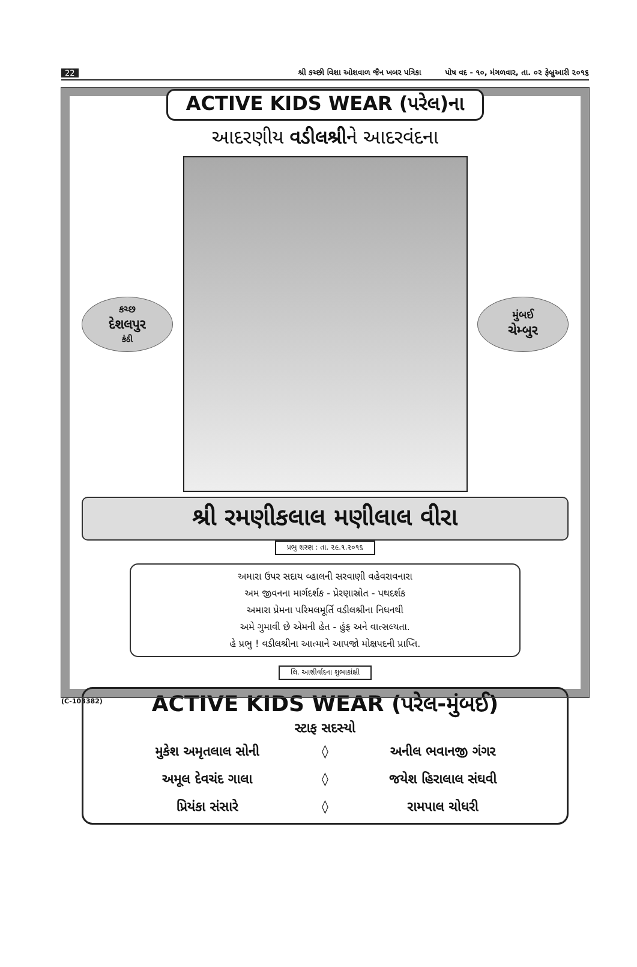22 શ્રી કચ્છી વિશા ઓશવાળ જૈન ખબર પત્રિકા પોષ વદ - ૧૦, મંગળવાર, તા. ૦૨ ફેબ્રુઆરી ૨૦૧૬
ACTIVE KIDS WEAR (પરેલ)ના
આદરણીય વડીલશ્રીને આદરવંદના
કચ્છ
દેશલપુર
કંઠી
મુંબઈ
ચેમ્બુર
શ્રી રમણીકલાલ મણીલાલ વીરા
પ્રભુ શરણ : તા. ૨૯.૧.૨૦૧૬
અમારા ઉપર સદાય વ્હાલની સરવાણી વહેવરાવનારા
અમ જીવનના માર્ગદર્શક - પ્રેરણાસ્રોત - પથદર્શક
અમારા પ્રેમના પરિમલમૂર્તિ વડીલશ્રીના નિધનથી
અમે ગુમાવી છે એમની હેત - હુંફ અને વાત્સલ્યતા.
હે પ્રભુ ! વડીલશ્રીના આત્માને આપજો મોક્ષપદની પ્રાપ્તિ.
લિ. આશીર્વાદના શુભાકાંક્ષી
ACTIVE KIDS WEAR (પરેલ-મુંબઈ)
સ્ટાફ સદસ્યો
મુકેશ અમૃતલાલ સોની ◊ અનીલ ભવાનજી ગંગર અમૂલ દેવચંદ ગાલા ◊ જયેશ હિરાલાલ સંઘવી પ્રિયંકા સંસારે ◊ રામપાલ ચોધરી
(C-103382)